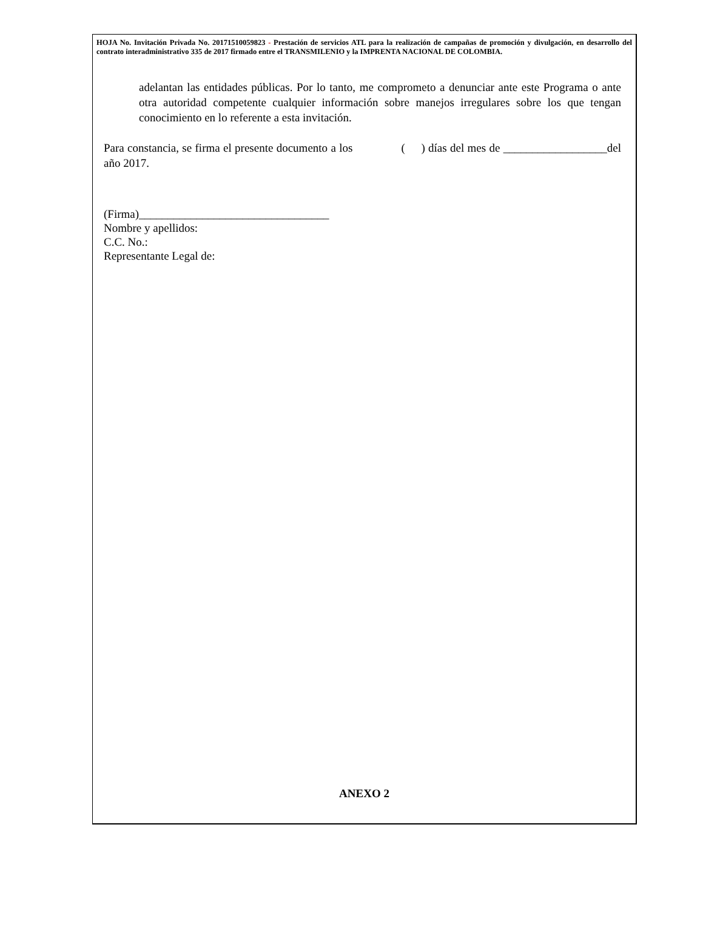HOJA No. Invitación Privada No. 20171510059823 - Prestación de servicios ATL para la realización de campañas de promoción y divulgación, en desarrollo del contrato interadministrativo 335 de 2017 firmado entre el TRANSMILENIO y la IMPRENTA NACIONAL DE COLOMBIA.
adelantan las entidades públicas. Por lo tanto, me comprometo a denunciar ante este Programa o ante otra autoridad competente cualquier información sobre manejos irregulares sobre los que tengan conocimiento en lo referente a esta invitación.
Para constancia, se firma el presente documento a los ( ) días del mes de __________________del año 2017.
(Firma)_________________________________
Nombre y apellidos:
C.C. No.:
Representante Legal de:
ANEXO 2